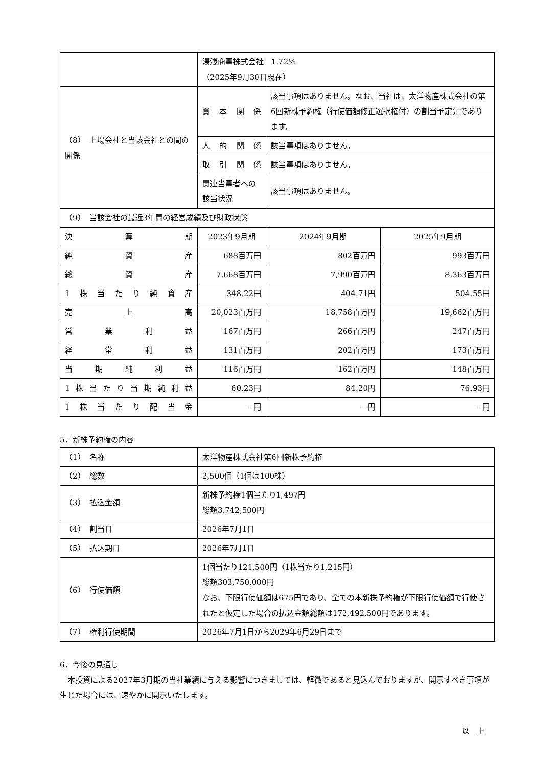| | 湯浅商事株式会社 1.72% （2025年9月30日現在） | | | |
| （8） 上場会社と当該会社との間の関係 | 資本関係 | 該当事項はありません。なお、当社は、太洋物産株式会社の第6回新株予約権（行使価額修正選択権付）の割当予定先であります。 | | |
| | 人的関係 | 該当事項はありません。 | | |
| | 取引関係 | 該当事項はありません。 | | |
| | 関連当事者への該当状況 | 該当事項はありません。 | | |
| （9） 当該会社の最近3年間の経営成績及び財政状態 | | | | |
| 決算期 | 2023年9月期 | | 2024年9月期 | 2025年9月期 |
| 純資産 | 688百万円 | | 802百万円 | 993百万円 |
| 総資産 | 7,668百万円 | | 7,990百万円 | 8,363百万円 |
| 1株当たり純資産 | 348.22円 | | 404.71円 | 504.55円 |
| 売上高 | 20,023百万円 | | 18,758百万円 | 19,662百万円 |
| 営業利益 | 167百万円 | | 266百万円 | 247百万円 |
| 経常利益 | 131百万円 | | 202百万円 | 173百万円 |
| 当期純利益 | 116百万円 | | 162百万円 | 148百万円 |
| 1株当たり当期純利益 | 60.23円 | | 84.20円 | 76.93円 |
| 1株当たり配当金 | －円 | | －円 | －円 |
5．新株予約権の内容
| （1） 名称 | 太洋物産株式会社第6回新株予約権 |
| （2） 総数 | 2,500個（1個は100株） |
| （3） 払込金額 | 新株予約権1個当たり1,497円 総額3,742,500円 |
| （4） 割当日 | 2026年7月1日 |
| （5） 払込期日 | 2026年7月1日 |
| （6） 行使価額 | 1個当たり121,500円（1株当たり1,215円） 総額303,750,000円 なお、下限行使価額は675円であり、全ての本新株予約権が下限行使価額で行使されたと仮定した場合の払込金額総額は172,492,500円であります。 |
| （7） 権利行使期間 | 2026年7月1日から2029年6月29日まで |
6．今後の見通し
　本投資による2027年3月期の当社業績に与える影響につきましては、軽微であると見込んでおりますが、開示すべき事項が生じた場合には、速やかに開示いたします。
以　上